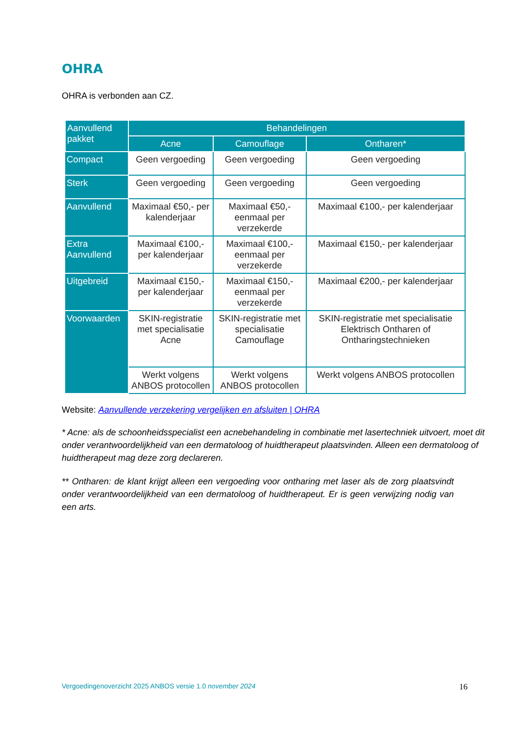OHRA
OHRA is verbonden aan CZ.
| Aanvullend pakket | Behandelingen | | |
| --- | --- | --- | --- |
| | Acne | Camouflage | Ontharen* |
| Compact | Geen vergoeding | Geen vergoeding | Geen vergoeding |
| Sterk | Geen vergoeding | Geen vergoeding | Geen vergoeding |
| Aanvullend | Maximaal €50,- per kalenderjaar | Maximaal €50,- eenmaal per verzekerde | Maximaal €100,- per kalenderjaar |
| Extra Aanvullend | Maximaal €100,- per kalenderjaar | Maximaal €100,- eenmaal per verzekerde | Maximaal €150,- per kalenderjaar |
| Uitgebreid | Maximaal €150,- per kalenderjaar | Maximaal €150,- eenmaal per verzekerde | Maximaal €200,- per kalenderjaar |
| Voorwaarden | SKIN-registratie met specialisatie Acne | SKIN-registratie met specialisatie Camouflage | SKIN-registratie met specialisatie Elektrisch Ontharen of Ontharingstechnieken |
| | Werkt volgens ANBOS protocollen | Werkt volgens ANBOS protocollen | Werkt volgens ANBOS protocollen |
Website: Aanvullende verzekering vergelijken en afsluiten | OHRA
* Acne: als de schoonheidsspecialist een acnebehandeling in combinatie met lasertechniek uitvoert, moet dit onder verantwoordelijkheid van een dermatoloog of huidtherapeut plaatsvinden. Alleen een dermatoloog of huidtherapeut mag deze zorg declareren.
** Ontharen: de klant krijgt alleen een vergoeding voor ontharing met laser als de zorg plaatsvindt onder verantwoordelijkheid van een dermatoloog of huidtherapeut. Er is geen verwijzing nodig van een arts.
Vergoedingenoverzicht 2025 ANBOS versie 1.0 november 2024 16